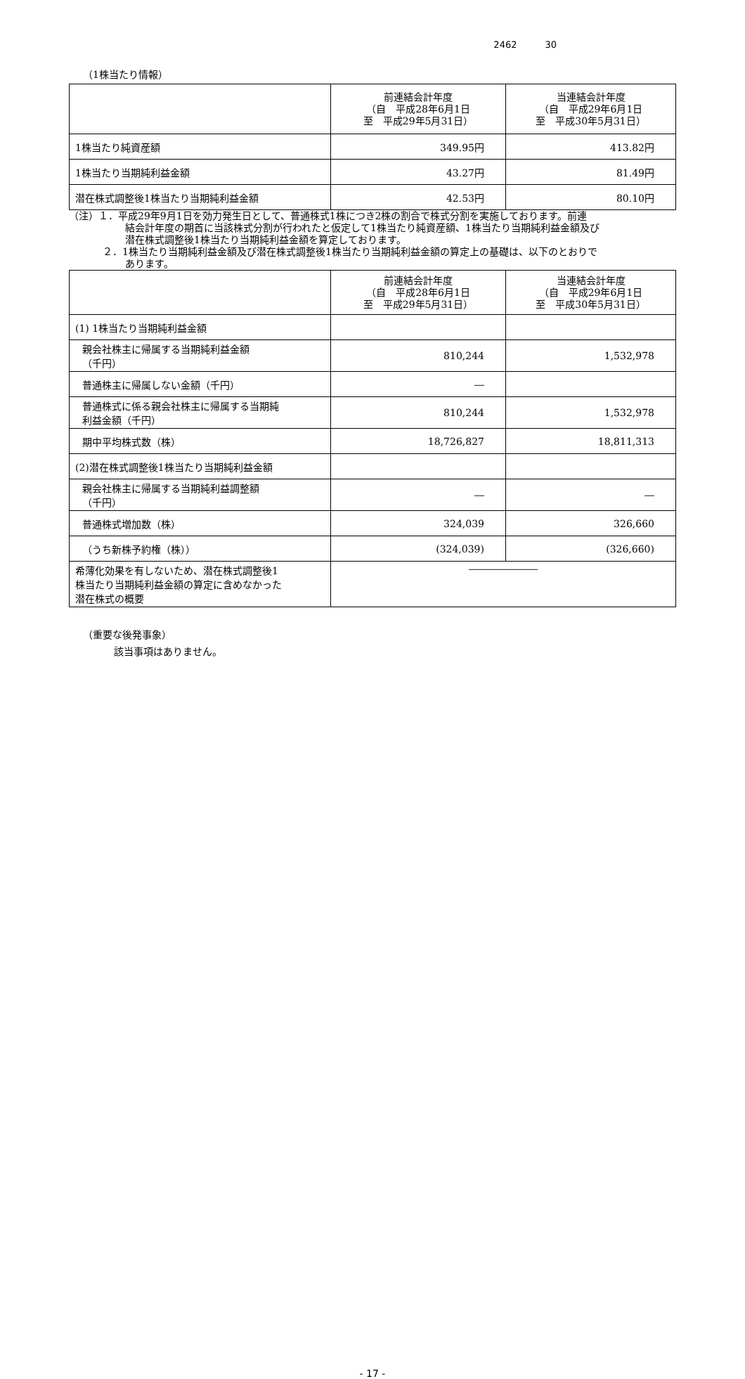2462 30
（1株当たり情報）
| | 前連結会計年度 （自 平成28年6月1日 至 平成29年5月31日） | 当連結会計年度 （自 平成29年6月1日 至 平成30年5月31日） |
| --- | --- | --- |
| 1株当たり純資産額 | 349.95円 | 413.82円 |
| 1株当たり当期純利益金額 | 43.27円 | 81.49円 |
| 潜在株式調整後1株当たり当期純利益金額 | 42.53円 | 80.10円 |
（注）１．平成29年9月1日を効力発生日として、普通株式1株につき2株の割合で株式分割を実施しております。前連
結会計年度の期首に当該株式分割が行われたと仮定して1株当たり純資産額、1株当たり当期純利益金額及び
潜在株式調整後1株当たり当期純利益金額を算定しております。
２．1株当たり当期純利益金額及び潜在株式調整後1株当たり当期純利益金額の算定上の基礎は、以下のとおりで
あります。
| | 前連結会計年度 （自 平成28年6月1日 至 平成29年5月31日） | 当連結会計年度 （自 平成29年6月1日 至 平成30年5月31日） |
| --- | --- | --- |
| (1) 1株当たり当期純利益金額 | | |
| 親会社株主に帰属する当期純利益金額 （千円） | 810,244 | 1,532,978 |
| 普通株主に帰属しない金額（千円） | ― | |
| 普通株式に係る親会社株主に帰属する当期純 利益金額（千円） | 810,244 | 1,532,978 |
| 期中平均株式数（株） | 18,726,827 | 18,811,313 |
| (2)潜在株式調整後1株当たり当期純利益金額 | | |
| 親会社株主に帰属する当期純利益調整額 （千円） | ― | ― |
| 普通株式増加数（株） | 324,039 | 326,660 |
| （うち新株予約権（株）） | (324,039) | (326,660) |
| 希薄化効果を有しないため、潜在株式調整後1 株当たり当期純利益金額の算定に含めなかった 潜在株式の概要 | ――――――― | |
（重要な後発事象）
該当事項はありません。
- 17 -